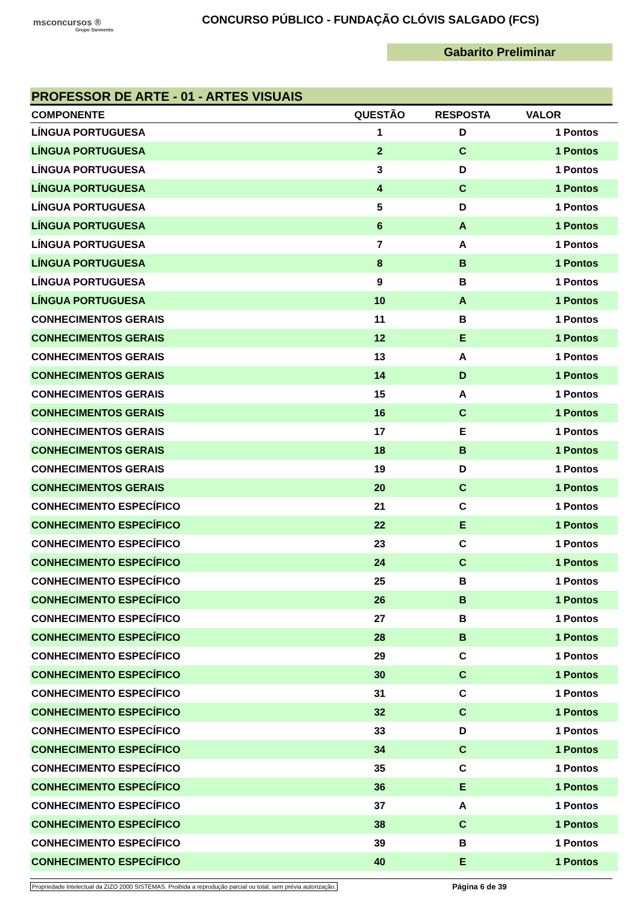msconcursos ®
Grupo Sarmento
CONCURSO PÚBLICO - FUNDAÇÃO CLÓVIS SALGADO (FCS)
Gabarito Preliminar
PROFESSOR DE ARTE - 01 - ARTES VISUAIS
| COMPONENTE | QUESTÃO | RESPOSTA | VALOR | |
| --- | --- | --- | --- | --- |
| LÍNGUA PORTUGUESA | 1 | D | 1 | Pontos |
| LÍNGUA PORTUGUESA | 2 | C | 1 | Pontos |
| LÍNGUA PORTUGUESA | 3 | D | 1 | Pontos |
| LÍNGUA PORTUGUESA | 4 | C | 1 | Pontos |
| LÍNGUA PORTUGUESA | 5 | D | 1 | Pontos |
| LÍNGUA PORTUGUESA | 6 | A | 1 | Pontos |
| LÍNGUA PORTUGUESA | 7 | A | 1 | Pontos |
| LÍNGUA PORTUGUESA | 8 | B | 1 | Pontos |
| LÍNGUA PORTUGUESA | 9 | B | 1 | Pontos |
| LÍNGUA PORTUGUESA | 10 | A | 1 | Pontos |
| CONHECIMENTOS GERAIS | 11 | B | 1 | Pontos |
| CONHECIMENTOS GERAIS | 12 | E | 1 | Pontos |
| CONHECIMENTOS GERAIS | 13 | A | 1 | Pontos |
| CONHECIMENTOS GERAIS | 14 | D | 1 | Pontos |
| CONHECIMENTOS GERAIS | 15 | A | 1 | Pontos |
| CONHECIMENTOS GERAIS | 16 | C | 1 | Pontos |
| CONHECIMENTOS GERAIS | 17 | E | 1 | Pontos |
| CONHECIMENTOS GERAIS | 18 | B | 1 | Pontos |
| CONHECIMENTOS GERAIS | 19 | D | 1 | Pontos |
| CONHECIMENTOS GERAIS | 20 | C | 1 | Pontos |
| CONHECIMENTO ESPECÍFICO | 21 | C | 1 | Pontos |
| CONHECIMENTO ESPECÍFICO | 22 | E | 1 | Pontos |
| CONHECIMENTO ESPECÍFICO | 23 | C | 1 | Pontos |
| CONHECIMENTO ESPECÍFICO | 24 | C | 1 | Pontos |
| CONHECIMENTO ESPECÍFICO | 25 | B | 1 | Pontos |
| CONHECIMENTO ESPECÍFICO | 26 | B | 1 | Pontos |
| CONHECIMENTO ESPECÍFICO | 27 | B | 1 | Pontos |
| CONHECIMENTO ESPECÍFICO | 28 | B | 1 | Pontos |
| CONHECIMENTO ESPECÍFICO | 29 | C | 1 | Pontos |
| CONHECIMENTO ESPECÍFICO | 30 | C | 1 | Pontos |
| CONHECIMENTO ESPECÍFICO | 31 | C | 1 | Pontos |
| CONHECIMENTO ESPECÍFICO | 32 | C | 1 | Pontos |
| CONHECIMENTO ESPECÍFICO | 33 | D | 1 | Pontos |
| CONHECIMENTO ESPECÍFICO | 34 | C | 1 | Pontos |
| CONHECIMENTO ESPECÍFICO | 35 | C | 1 | Pontos |
| CONHECIMENTO ESPECÍFICO | 36 | E | 1 | Pontos |
| CONHECIMENTO ESPECÍFICO | 37 | A | 1 | Pontos |
| CONHECIMENTO ESPECÍFICO | 38 | C | 1 | Pontos |
| CONHECIMENTO ESPECÍFICO | 39 | B | 1 | Pontos |
| CONHECIMENTO ESPECÍFICO | 40 | E | 1 | Pontos |
Propriedade Intelectual da ZIZO 2000 SISTEMAS. Proibida a reprodução parcial ou total, sem prévia autorização. Página 6 de 39